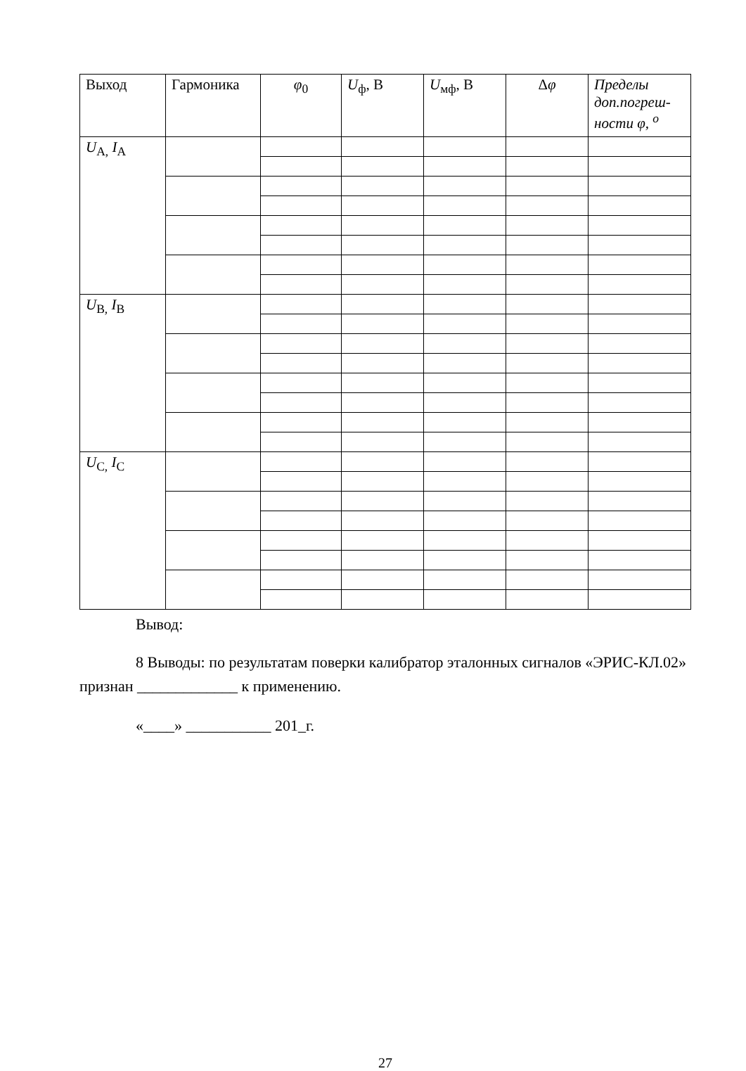| Выход | Гармоника | φ<sub>0</sub> | U<sub>ф</sub>, В | U<sub>мф</sub>, В | Δ φ | Пределы доп.погреш-ности φ, <sup>о</sup> |
| --- | --- | --- | --- | --- | --- | --- |
| U<sub>A,</sub> I<sub>A</sub> | | | | | | |
| U<sub>B,</sub> I<sub>B</sub> | | | | | | |
| U<sub>C,</sub> I<sub>C</sub> | | | | | | |
Вывод:
8 Выводы: по результатам поверки калибратор эталонных сигналов «ЭРИС-КЛ.02» признан _____________ к применению.
«____» ___________ 201_г.
27